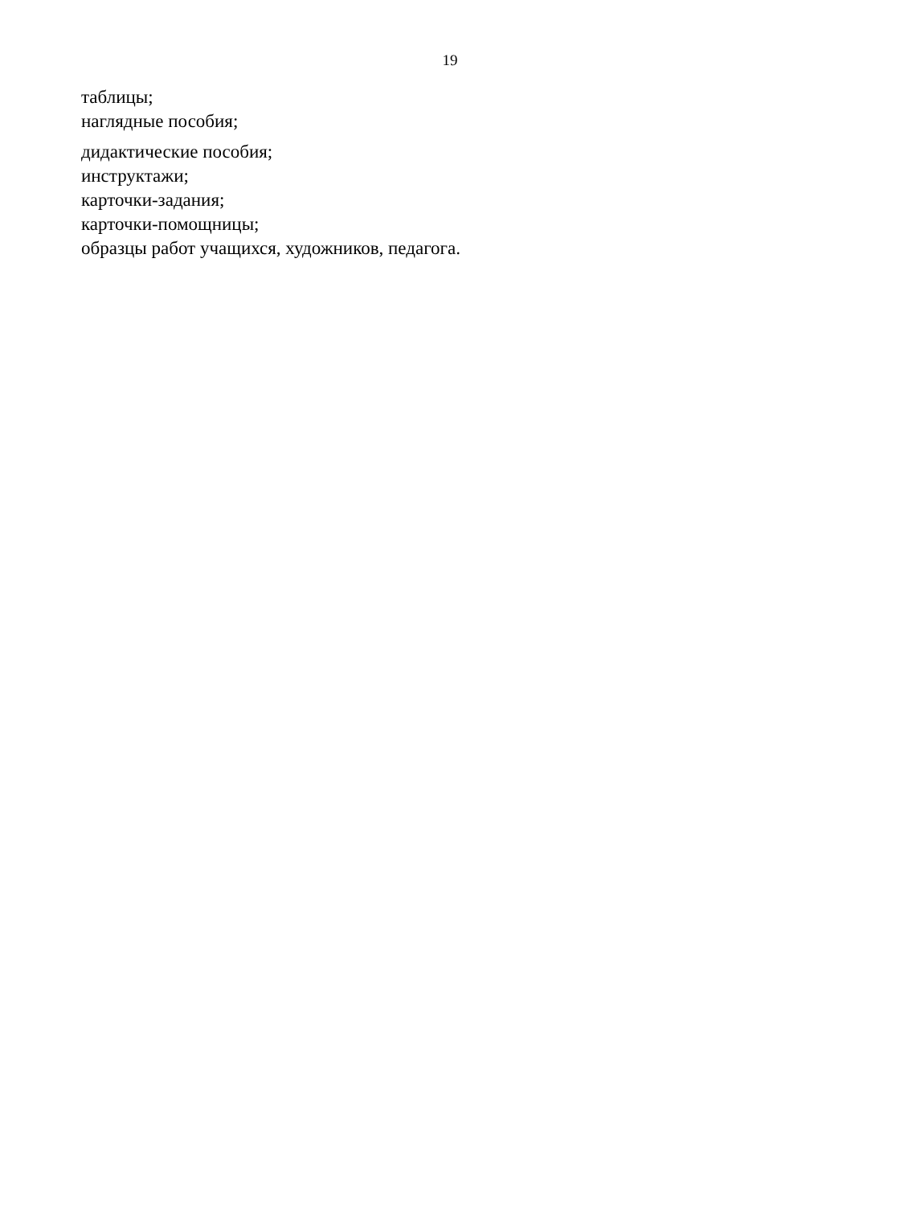19
таблицы;
наглядные пособия;
дидактические пособия;
инструктажи;
карточки-задания;
карточки-помощницы;
образцы работ учащихся, художников, педагога.